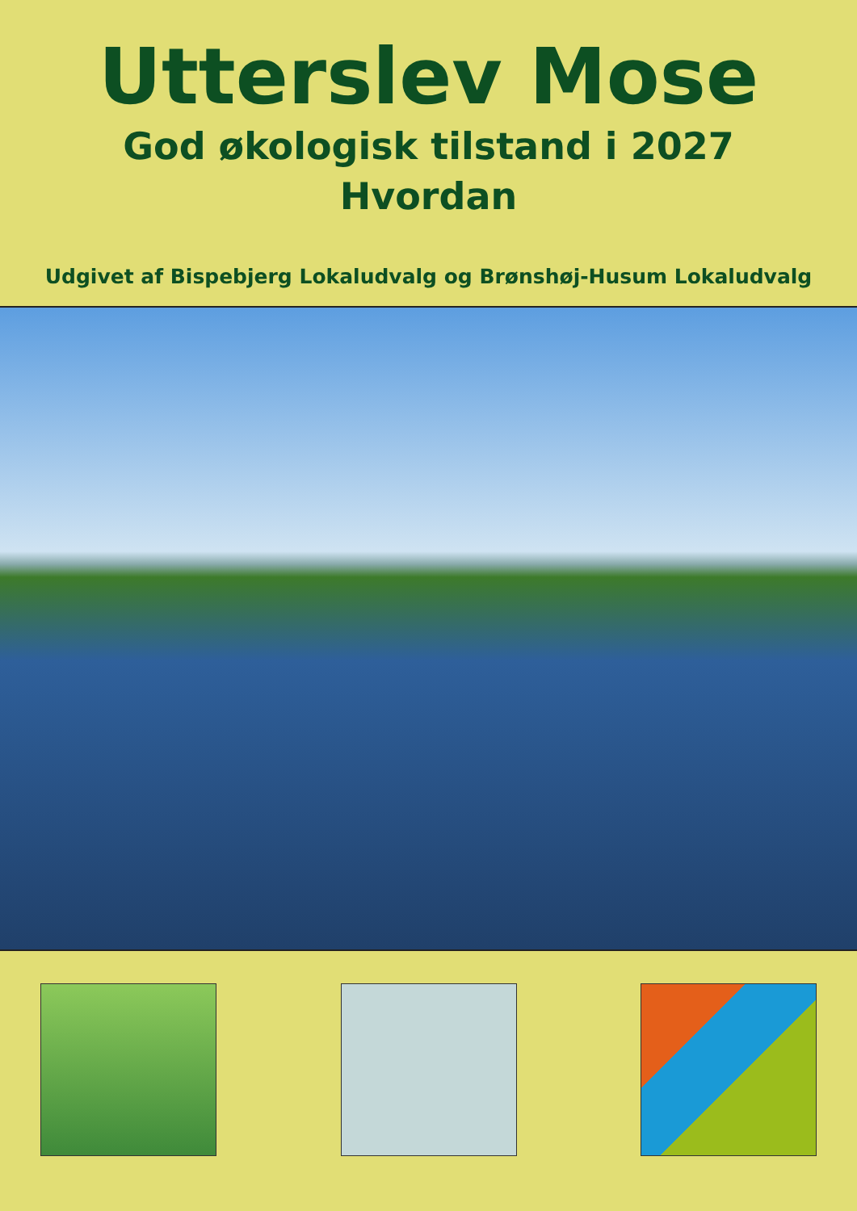Utterslev Mose
God økologisk tilstand i 2027
Hvordan
Udgivet af Bispebjerg Lokaludvalg og Brønshøj-Husum Lokaludvalg